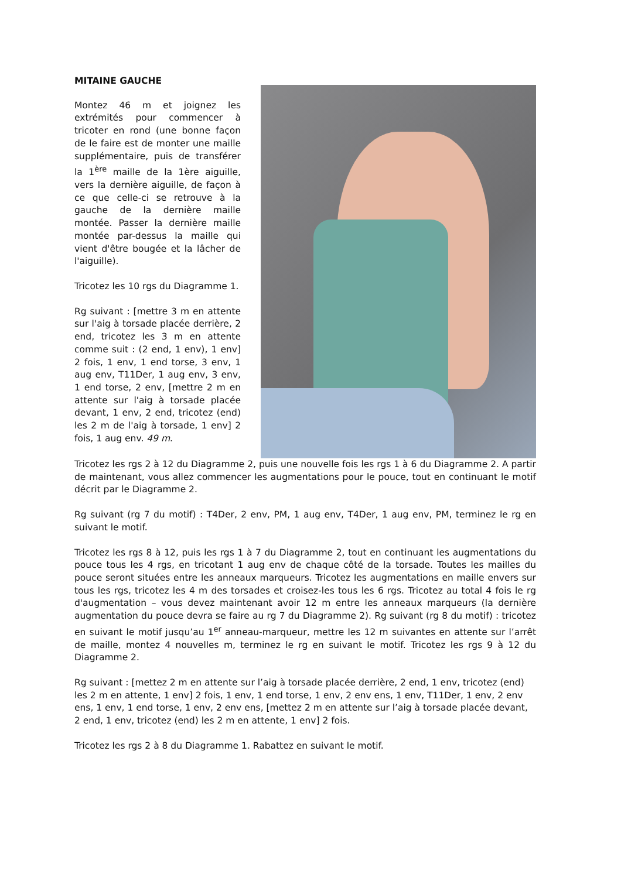MITAINE GAUCHE
Montez 46 m et joignez les extrémités pour commencer à tricoter en rond (une bonne façon de le faire est de monter une maille supplémentaire, puis de transférer la 1<sup>ère</sup> maille de la 1ère aiguille, vers la dernière aiguille, de façon à ce que celle-ci se retrouve à la gauche de la dernière maille montée. Passer la dernière maille montée par-dessus la maille qui vient d'être bougée et la lâcher de l'aiguille).
Tricotez les 10 rgs du Diagramme 1.
Rg suivant : [mettre 3 m en attente sur l'aig à torsade placée derrière, 2 end, tricotez les 3 m en attente comme suit : (2 end, 1 env), 1 env] 2 fois, 1 env, 1 end torse, 3 env, 1 aug env, T11Der, 1 aug env, 3 env, 1 end torse, 2 env, [mettre 2 m en attente sur l'aig à torsade placée devant, 1 env, 2 end, tricotez (end) les 2 m de l'aig à torsade, 1 env] 2 fois, 1 aug env. 49 m.
Tricotez les rgs 2 à 12 du Diagramme 2, puis une nouvelle fois les rgs 1 à 6 du Diagramme 2. A partir de maintenant, vous allez commencer les augmentations pour le pouce, tout en continuant le motif décrit par le Diagramme 2.
Rg suivant (rg 7 du motif) : T4Der, 2 env, PM, 1 aug env, T4Der, 1 aug env, PM, terminez le rg en suivant le motif.
Tricotez les rgs 8 à 12, puis les rgs 1 à 7 du Diagramme 2, tout en continuant les augmentations du pouce tous les 4 rgs, en tricotant 1 aug env de chaque côté de la torsade. Toutes les mailles du pouce seront situées entre les anneaux marqueurs. Tricotez les augmentations en maille envers sur tous les rgs, tricotez les 4 m des torsades et croisez-les tous les 6 rgs. Tricotez au total 4 fois le rg d'augmentation – vous devez maintenant avoir 12 m entre les anneaux marqueurs (la dernière augmentation du pouce devra se faire au rg 7 du Diagramme 2). Rg suivant (rg 8 du motif) : tricotez en suivant le motif jusqu’au 1<sup>er</sup> anneau-marqueur, mettre les 12 m suivantes en attente sur l’arrêt de maille, montez 4 nouvelles m, terminez le rg en suivant le motif. Tricotez les rgs 9 à 12 du Diagramme 2.
Rg suivant : [mettez 2 m en attente sur l’aig à torsade placée derrière, 2 end, 1 env, tricotez (end) les 2 m en attente, 1 env] 2 fois, 1 env, 1 end torse, 1 env, 2 env ens, 1 env, T11Der, 1 env, 2 env ens, 1 env, 1 end torse, 1 env, 2 env ens, [mettez 2 m en attente sur l’aig à torsade placée devant, 2 end, 1 env, tricotez (end) les 2 m en attente, 1 env] 2 fois.
Tricotez les rgs 2 à 8 du Diagramme 1. Rabattez en suivant le motif.